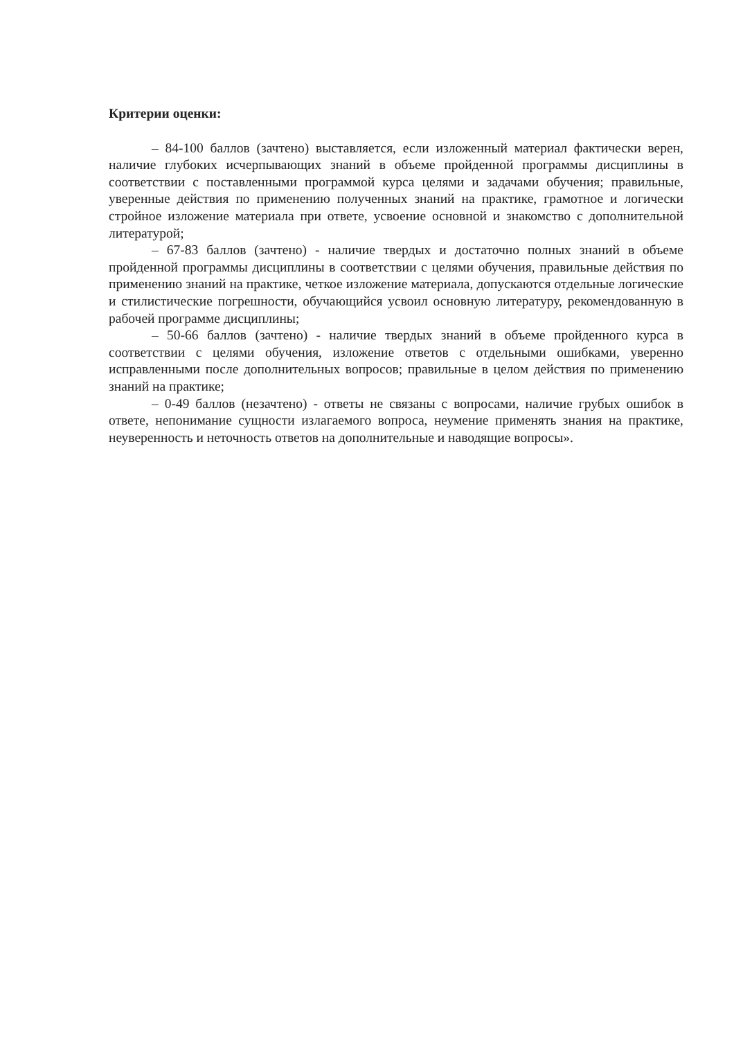Критерии оценки:
– 84-100 баллов (зачтено) выставляется, если изложенный материал фактически верен, наличие глубоких исчерпывающих знаний в объеме пройденной программы дисциплины в соответствии с поставленными программой курса целями и задачами обучения; правильные, уверенные действия по применению полученных знаний на практике, грамотное и логически стройное изложение материала при ответе, усвоение основной и знакомство с дополнительной литературой;
– 67-83 баллов (зачтено) - наличие твердых и достаточно полных знаний в объеме пройденной программы дисциплины в соответствии с целями обучения, правильные действия по применению знаний на практике, четкое изложение материала, допускаются отдельные логические и стилистические погрешности, обучающийся усвоил основную литературу, рекомендованную в рабочей программе дисциплины;
– 50-66 баллов (зачтено) - наличие твердых знаний в объеме пройденного курса в соответствии с целями обучения, изложение ответов с отдельными ошибками, уверенно исправленными после дополнительных вопросов; правильные в целом действия по применению знаний на практике;
– 0-49 баллов (незачтено) - ответы не связаны с вопросами, наличие грубых ошибок в ответе, непонимание сущности излагаемого вопроса, неумение применять знания на практике, неуверенность и неточность ответов на дополнительные и наводящие вопросы».